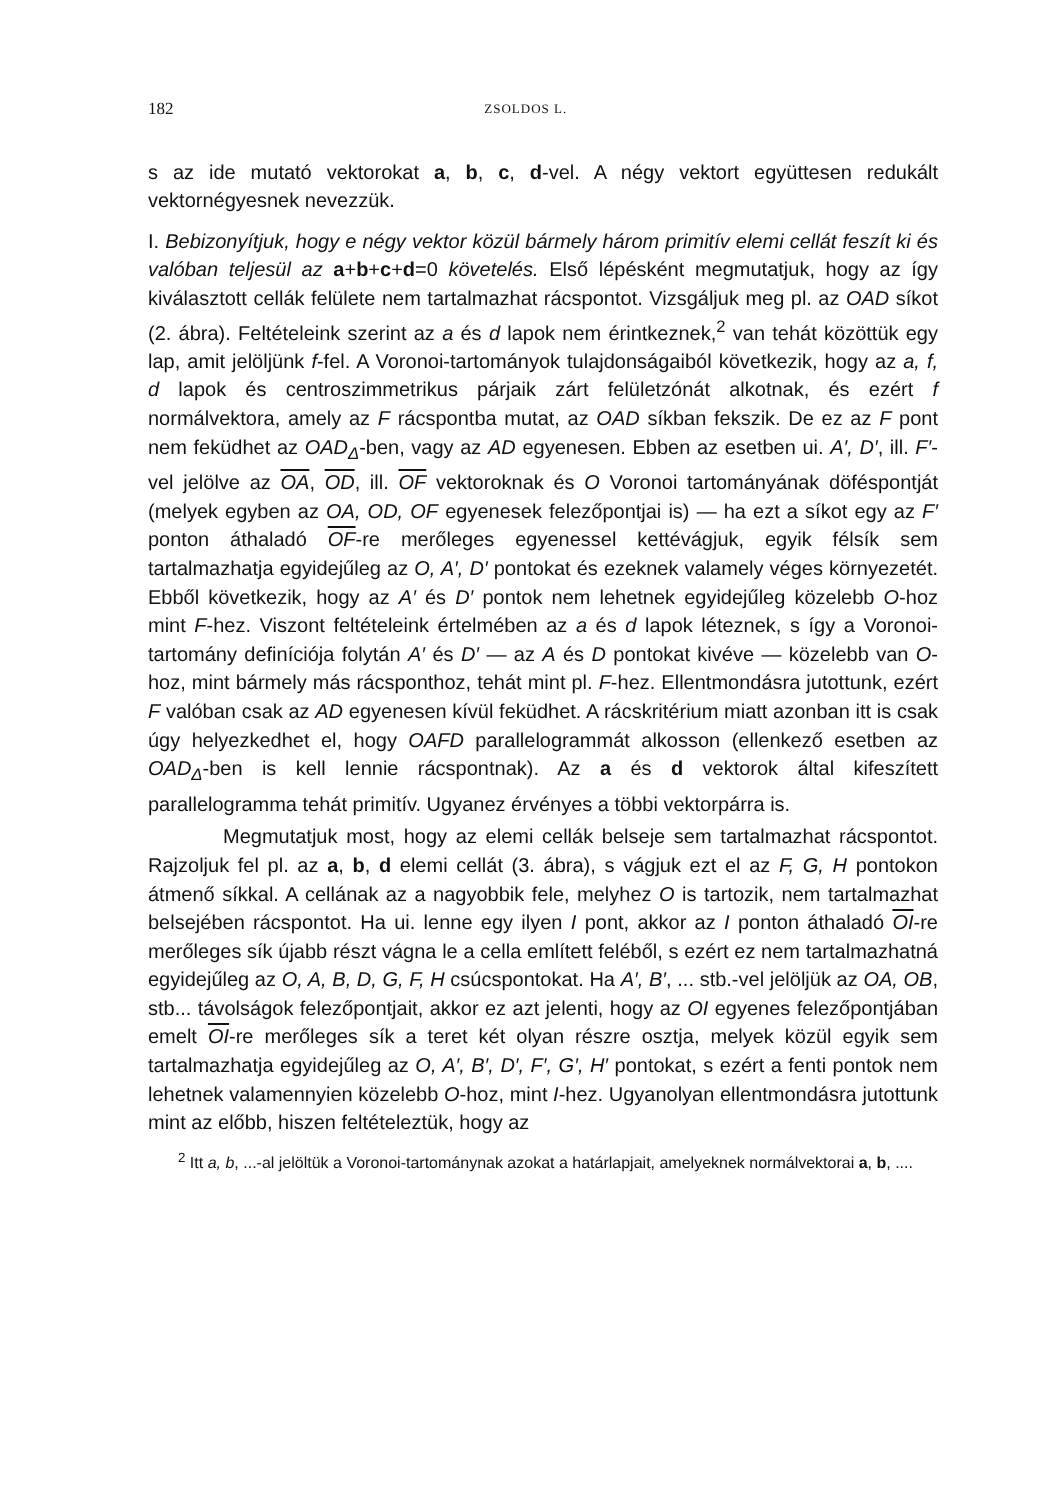182 ZSOLDOS L.
s az ide mutató vektorokat a, b, c, d-vel. A négy vektort együttesen redukált vektornégyesnek nevezzük.
I. Bebizonyítjuk, hogy e négy vektor közül bármely három primitív elemi cellát feszít ki és valóban teljesül az a+b+c+d=0 követelés. Első lépésként megmutatjuk, hogy az így kiválasztott cellák felülete nem tartalmazhat rácspontot. Vizsgáljuk meg pl. az OAD síkot (2. ábra). Feltételeink szerint az a és d lapok nem érintkeznek,<sup>2</sup> van tehát közöttük egy lap, amit jelöljünk f-fel. A Voronoi-tartományok tulajdonságaiból következik, hogy az a, f, d lapok és centroszimmetrikus párjaik zárt felületzónát alkotnak, és ezért f normálvektora, amely az F rácspontba mutat, az OAD síkban fekszik. De ez az F pont nem feküdhet az OAD<sub>Δ</sub>-ben, vagy az AD egyenesen. Ebben az esetben ui. A′, D′, ill. F′-vel jelölve az OA, OD, ill. OF vektoroknak és O Voronoi tartományának döféspontját (melyek egyben az OA, OD, OF egyenesek felezőpontjai is) — ha ezt a síkot egy az F′ ponton áthaladó OF-re merőleges egyenessel kettévágjuk, egyik félsík sem tartalmazhatja egyidejűleg az O, A′, D′ pontokat és ezeknek valamely véges környezetét. Ebből következik, hogy az A′ és D′ pontok nem lehetnek egyidejűleg közelebb O-hoz mint F-hez. Viszont feltételeink értelmében az a és d lapok léteznek, s így a Voronoi-tartomány definíciója folytán A′ és D′ — az A és D pontokat kivéve — közelebb van O-hoz, mint bármely más rácsponthoz, tehát mint pl. F-hez. Ellentmondásra jutottunk, ezért F valóban csak az AD egyenesen kívül feküdhet. A rácskritérium miatt azonban itt is csak úgy helyezkedhet el, hogy OAFD parallelogrammát alkosson (ellenkező esetben az OAD<sub>Δ</sub>-ben is kell lennie rácspontnak). Az a és d vektorok által kifeszített parallelogramma tehát primitív. Ugyanez érvényes a többi vektorpárra is.
Megmutatjuk most, hogy az elemi cellák belseje sem tartalmazhat rácspontot. Rajzoljuk fel pl. az a, b, d elemi cellát (3. ábra), s vágjuk ezt el az F, G, H pontokon átmenő síkkal. A cellának az a nagyobbik fele, melyhez O is tartozik, nem tartalmazhat belsejében rácspontot. Ha ui. lenne egy ilyen I pont, akkor az I ponton áthaladó OI-re merőleges sík újabb részt vágna le a cella említett feléből, s ezért ez nem tartalmazhatná egyidejűleg az O, A, B, D, G, F, H csúcspontokat. Ha A′, B′, ... stb.-vel jelöljük az OA, OB, stb... távolságok felezőpontjait, akkor ez azt jelenti, hogy az OI egyenes felezőpontjában emelt OI-re merőleges sík a teret két olyan részre osztja, melyek közül egyik sem tartalmazhatja egyidejűleg az O, A′, B′, D′, F′, G′, H′ pontokat, s ezért a fenti pontok nem lehetnek valamennyien közelebb O-hoz, mint I-hez. Ugyanolyan ellentmondásra jutottunk mint az előbb, hiszen feltételeztük, hogy az
<sup>2</sup> Itt a, b, ...-al jelöltük a Voronoi-tartománynak azokat a határlapjait, amelyeknek normálvektorai a, b, ....